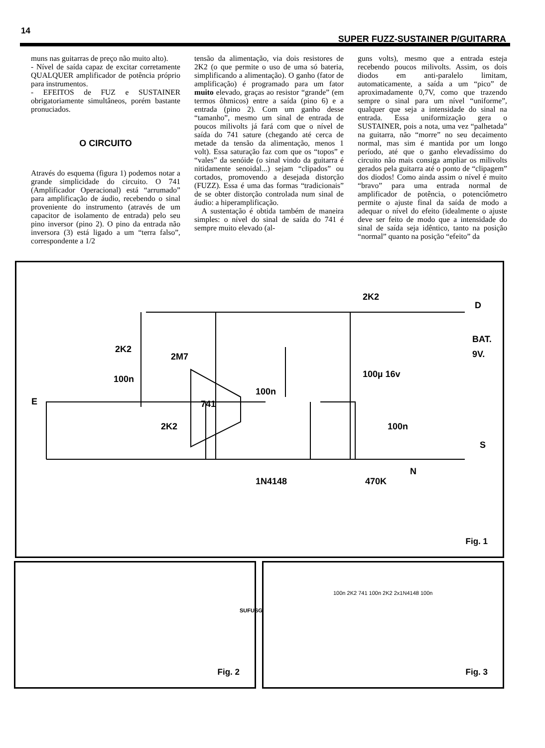14
SUPER FUZZ-SUSTAINER P/GUITARRA
muns nas guitarras de preço não muito alto).
- Nível de saída capaz de excitar corretamente QUALQUER amplificador de potência próprio para instrumentos.
- EFEITOS de FUZ e SUSTAINER obrigatoriamente simultâneos, porém bastante pronuciados.
O CIRCUITO
Através do esquema (figura 1) podemos notar a grande simplicidade do circuito. O 741 (Amplificador Operacional) está “arrumado” para amplificação de áudio, recebendo o sinal proveniente do instrumento (através de um capacitor de isolamento de entrada) pelo seu pino inversor (pino 2). O pino da entrada não inversora (3) está ligado a um “terra falso”, correspondente a 1/2
tensão da alimentação, via dois resistores de 2K2 (o que permite o uso de uma só bateria, simplificando a alimentação). O ganho (fator de amplificação) é programado para um fator muito elevado, graças ao resistor “grande” (em termos ôhmicos) entre a saída (pino 6) e a entrada (pino 2). Com um ganho desse “tamanho”, mesmo um sinal de entrada de poucos milivolts já fará com que o nível de saída do 741 sature (chegando até cerca de metade da tensão da alimentação, menos 1 volt). Essa saturação faz com que os “topos” e “vales” da senóide (o sinal vindo da guitarra é nitidamente senoidal...) sejam “clipados” ou cortados, promovendo a desejada distorção (FUZZ). Essa é uma das formas “tradicionais” de se obter distorção controlada num sinal de áudio: a hiperamplificação.
A sustentação é obtida também de maneira simples: o nível do sinal de saída do 741 é sempre muito elevado (al-
guns volts), mesmo que a entrada esteja recebendo poucos milivolts. Assim, os dois diodos em anti-paralelo limitam, automaticamente, a saída a um “pico” de aproximadamente 0,7V, como que trazendo sempre o sinal para um nível “uniforme”, qualquer que seja a intensidade do sinal na entrada. Essa uniformização gera o SUSTAINER, pois a nota, uma vez “palhetada” na guitarra, não “morre” no seu decaimento normal, mas sim é mantida por um longo período, até que o ganho elevadíssimo do circuito não mais consiga ampliar os milivolts gerados pela guitarra até o ponto de “clipagem” dos diodos! Como ainda assim o nível é muito “bravo” para uma entrada normal de amplificador de potência, o potenciômetro permite o ajuste final da saída de modo a adequar o nível do efeito (idealmente o ajuste deve ser feito de modo que a intensidade do sinal de saída seja idêntico, tanto na posição “normal” quanto na posição “efeito” da
D
2K2
BAT.
9V.
2K2
2M7
100n
E
741
100µ 16v
100n
100n
2K2
1N4148
470K
S
N
Fig. 1
Fig. 2
SUFUSG
Fig. 3
100n 2K2 741 100n 2K2 2x1N4148 100n